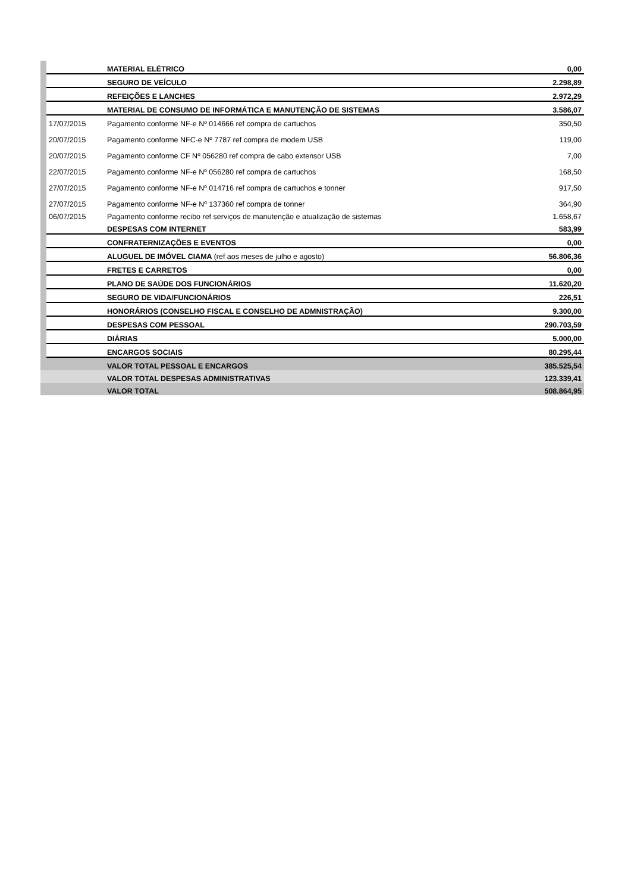| | | MATERIAL ELÉTRICO | 0,00 |
| | | SEGURO DE VEÍCULO | 2.298,89 |
| | | REFEIÇÕES E LANCHES | 2.972,29 |
| | | MATERIAL DE CONSUMO DE INFORMÁTICA E MANUTENÇÃO DE SISTEMAS | 3.586,07 |
| | 17/07/2015 | Pagamento conforme NF-e Nº 014666 ref compra de cartuchos | 350,50 |
| | 20/07/2015 | Pagamento conforme NFC-e Nº 7787 ref compra de modem USB | 119,00 |
| | 20/07/2015 | Pagamento conforme CF Nº 056280 ref compra de cabo extensor USB | 7,00 |
| | 22/07/2015 | Pagamento conforme NF-e Nº 056280 ref compra de cartuchos | 168,50 |
| | 27/07/2015 | Pagamento conforme NF-e Nº 014716 ref compra de cartuchos e tonner | 917,50 |
| | 27/07/2015 | Pagamento conforme NF-e Nº 137360 ref compra de tonner | 364,90 |
| | 06/07/2015 | Pagamento conforme recibo ref serviços de manutenção e atualização de sistemas | 1.658,67 |
| | | DESPESAS COM INTERNET | 583,99 |
| | | CONFRATERNIZAÇÕES E EVENTOS | 0,00 |
| | | ALUGUEL DE IMÓVEL CIAMA (ref aos meses de julho e agosto) | 56.806,36 |
| | | FRETES E CARRETOS | 0,00 |
| | | PLANO DE SAÚDE DOS FUNCIONÁRIOS | 11.620,20 |
| | | SEGURO DE VIDA/FUNCIONÁRIOS | 226,51 |
| | | HONORÁRIOS (CONSELHO FISCAL E CONSELHO DE ADMNISTRAÇÃO) | 9.300,00 |
| | | DESPESAS COM PESSOAL | 290.703,59 |
| | | DIÁRIAS | 5.000,00 |
| | | ENCARGOS SOCIAIS | 80.295,44 |
| | | VALOR TOTAL PESSOAL E ENCARGOS | 385.525,54 |
| | | VALOR TOTAL DESPESAS ADMINISTRATIVAS | 123.339,41 |
| | | VALOR TOTAL | 508.864,95 |